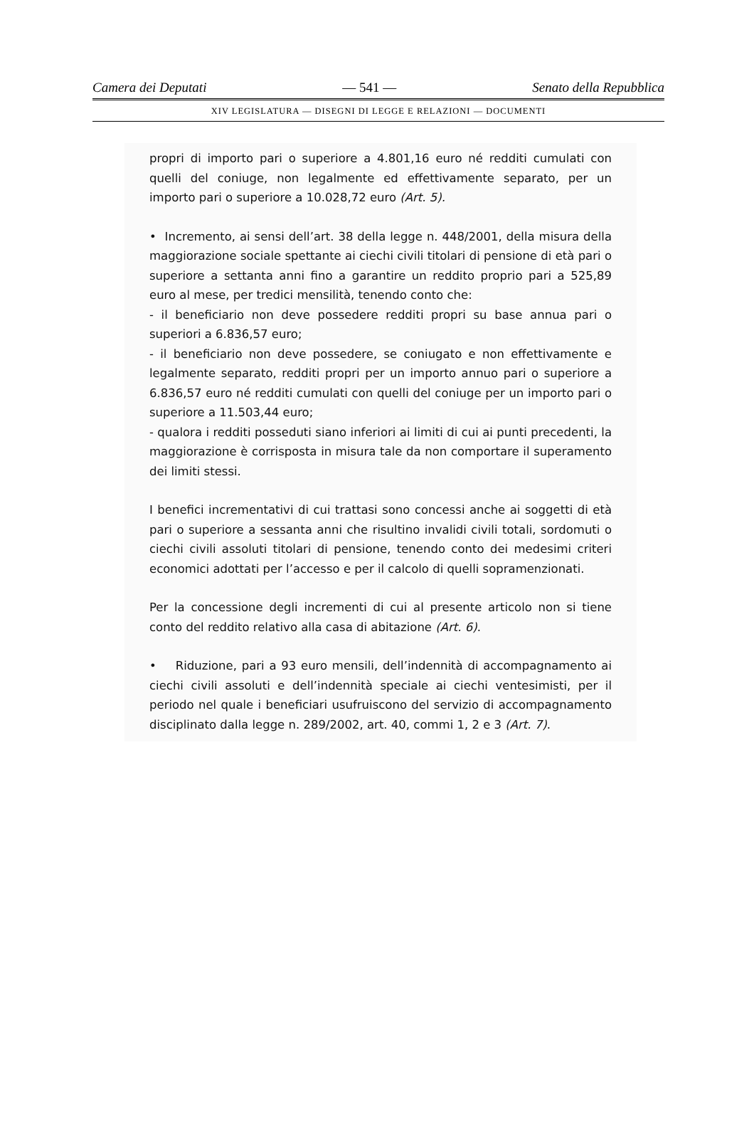Camera dei Deputati — 541 — Senato della Repubblica
XIV LEGISLATURA — DISEGNI DI LEGGE E RELAZIONI — DOCUMENTI
propri di importo pari o superiore a 4.801,16 euro né redditi cumulati con quelli del coniuge, non legalmente ed effettivamente separato, per un importo pari o superiore a 10.028,72 euro (Art. 5).
• Incremento, ai sensi dell’art. 38 della legge n. 448/2001, della misura della maggiorazione sociale spettante ai ciechi civili titolari di pensione di età pari o superiore a settanta anni fino a garantire un reddito proprio pari a 525,89 euro al mese, per tredici mensilità, tenendo conto che:
- il beneficiario non deve possedere redditi propri su base annua pari o superiori a 6.836,57 euro;
- il beneficiario non deve possedere, se coniugato e non effettivamente e legalmente separato, redditi propri per un importo annuo pari o superiore a 6.836,57 euro né redditi cumulati con quelli del coniuge per un importo pari o superiore a 11.503,44 euro;
- qualora i redditi posseduti siano inferiori ai limiti di cui ai punti precedenti, la maggiorazione è corrisposta in misura tale da non comportare il superamento dei limiti stessi.
I benefici incrementativi di cui trattasi sono concessi anche ai soggetti di età pari o superiore a sessanta anni che risultino invalidi civili totali, sordomuti o ciechi civili assoluti titolari di pensione, tenendo conto dei medesimi criteri economici adottati per l’accesso e per il calcolo di quelli sopramenzionati.
Per la concessione degli incrementi di cui al presente articolo non si tiene conto del reddito relativo alla casa di abitazione (Art. 6).
• Riduzione, pari a 93 euro mensili, dell’indennità di accompagnamento ai ciechi civili assoluti e dell’indennità speciale ai ciechi ventesimisti, per il periodo nel quale i beneficiari usufruiscono del servizio di accompagnamento disciplinato dalla legge n. 289/2002, art. 40, commi 1, 2 e 3 (Art. 7).